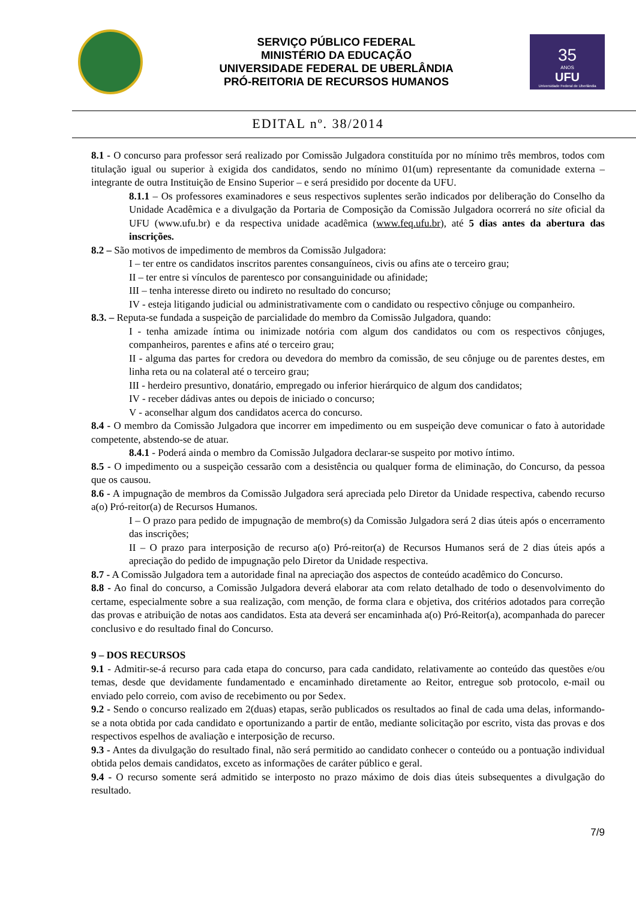SERVIÇO PÚBLICO FEDERAL
MINISTÉRIO DA EDUCAÇÃO
UNIVERSIDADE FEDERAL DE UBERLÂNDIA
PRÓ-REITORIA DE RECURSOS HUMANOS
35
ANOS
UFU
Universidade Federal de Uberlândia
EDITAL nº. 38/2014
8.1 - O concurso para professor será realizado por Comissão Julgadora constituída por no mínimo três membros, todos com titulação igual ou superior à exigida dos candidatos, sendo no mínimo 01(um) representante da comunidade externa – integrante de outra Instituição de Ensino Superior – e será presidido por docente da UFU.
8.1.1 – Os professores examinadores e seus respectivos suplentes serão indicados por deliberação do Conselho da Unidade Acadêmica e a divulgação da Portaria de Composição da Comissão Julgadora ocorrerá no site oficial da UFU (www.ufu.br) e da respectiva unidade acadêmica (www.feq.ufu.br), até 5 dias antes da abertura das inscrições.
8.2 – São motivos de impedimento de membros da Comissão Julgadora:
I – ter entre os candidatos inscritos parentes consanguíneos, civis ou afins ate o terceiro grau;
II – ter entre si vínculos de parentesco por consanguinidade ou afinidade;
III – tenha interesse direto ou indireto no resultado do concurso;
IV - esteja litigando judicial ou administrativamente com o candidato ou respectivo cônjuge ou companheiro.
8.3. – Reputa-se fundada a suspeição de parcialidade do membro da Comissão Julgadora, quando:
I - tenha amizade íntima ou inimizade notória com algum dos candidatos ou com os respectivos cônjuges, companheiros, parentes e afins até o terceiro grau;
II - alguma das partes for credora ou devedora do membro da comissão, de seu cônjuge ou de parentes destes, em linha reta ou na colateral até o terceiro grau;
III - herdeiro presuntivo, donatário, empregado ou inferior hierárquico de algum dos candidatos;
IV - receber dádivas antes ou depois de iniciado o concurso;
V - aconselhar algum dos candidatos acerca do concurso.
8.4 - O membro da Comissão Julgadora que incorrer em impedimento ou em suspeição deve comunicar o fato à autoridade competente, abstendo-se de atuar.
8.4.1 - Poderá ainda o membro da Comissão Julgadora declarar-se suspeito por motivo íntimo.
8.5 - O impedimento ou a suspeição cessarão com a desistência ou qualquer forma de eliminação, do Concurso, da pessoa que os causou.
8.6 - A impugnação de membros da Comissão Julgadora será apreciada pelo Diretor da Unidade respectiva, cabendo recurso a(o) Pró-reitor(a) de Recursos Humanos.
I – O prazo para pedido de impugnação de membro(s) da Comissão Julgadora será 2 dias úteis após o encerramento das inscrições;
II – O prazo para interposição de recurso a(o) Pró-reitor(a) de Recursos Humanos será de 2 dias úteis após a apreciação do pedido de impugnação pelo Diretor da Unidade respectiva.
8.7 - A Comissão Julgadora tem a autoridade final na apreciação dos aspectos de conteúdo acadêmico do Concurso.
8.8 - Ao final do concurso, a Comissão Julgadora deverá elaborar ata com relato detalhado de todo o desenvolvimento do certame, especialmente sobre a sua realização, com menção, de forma clara e objetiva, dos critérios adotados para correção das provas e atribuição de notas aos candidatos. Esta ata deverá ser encaminhada a(o) Pró-Reitor(a), acompanhada do parecer conclusivo e do resultado final do Concurso.
9 – DOS RECURSOS
9.1 - Admitir-se-á recurso para cada etapa do concurso, para cada candidato, relativamente ao conteúdo das questões e/ou temas, desde que devidamente fundamentado e encaminhado diretamente ao Reitor, entregue sob protocolo, e-mail ou enviado pelo correio, com aviso de recebimento ou por Sedex.
9.2 - Sendo o concurso realizado em 2(duas) etapas, serão publicados os resultados ao final de cada uma delas, informando-se a nota obtida por cada candidato e oportunizando a partir de então, mediante solicitação por escrito, vista das provas e dos respectivos espelhos de avaliação e interposição de recurso.
9.3 - Antes da divulgação do resultado final, não será permitido ao candidato conhecer o conteúdo ou a pontuação individual obtida pelos demais candidatos, exceto as informações de caráter público e geral.
9.4 - O recurso somente será admitido se interposto no prazo máximo de dois dias úteis subsequentes a divulgação do resultado.
7/9